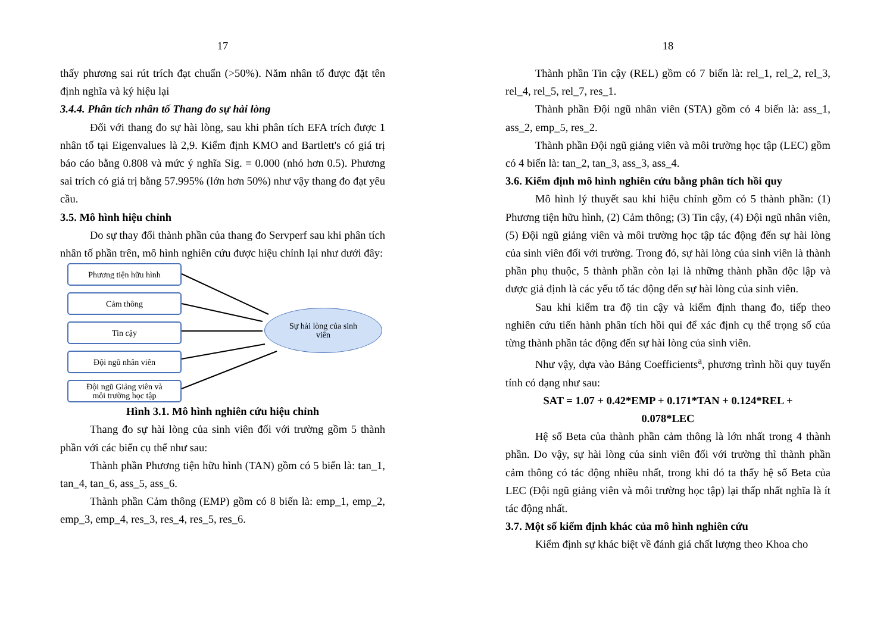17
thấy phương sai rút trích đạt chuẩn (>50%). Năm nhân tố được đặt tên định nghĩa và ký hiệu lại
3.4.4. Phân tích nhân tố Thang đo sự hài lòng
Đối với thang đo sự hài lòng, sau khi phân tích EFA trích được 1 nhân tố tại Eigenvalues là 2,9. Kiểm định KMO and Bartlett's có giá trị báo cáo bằng 0.808 và mức ý nghĩa Sig. = 0.000 (nhỏ hơn 0.5). Phương sai trích có giá trị bằng 57.995% (lớn hơn 50%) như vậy thang đo đạt yêu cầu.
3.5. Mô hình hiệu chỉnh
Do sự thay đổi thành phần của thang đo Servperf sau khi phân tích nhân tố phần trên, mô hình nghiên cứu được hiệu chỉnh lại như dưới đây:
Phương tiện hữu hình
Cảm thông
Tin cậy
Đội ngũ nhân viên
Đội ngũ Giảng viên và
môi trường học tập
Sự hài lòng của sinh
viên
Hình 3.1. Mô hình nghiên cứu hiệu chỉnh
Thang đo sự hài lòng của sinh viên đối với trường gồm 5 thành phần với các biến cụ thể như sau:
Thành phần Phương tiện hữu hình (TAN) gồm có 5 biến là: tan_1, tan_4, tan_6, ass_5, ass_6.
Thành phần Cảm thông (EMP) gồm có 8 biến là: emp_1, emp_2, emp_3, emp_4, res_3, res_4, res_5, res_6.
18
Thành phần Tin cậy (REL) gồm có 7 biến là: rel_1, rel_2, rel_3, rel_4, rel_5, rel_7, res_1.
Thành phần Đội ngũ nhân viên (STA) gồm có 4 biến là: ass_1, ass_2, emp_5, res_2.
Thành phần Đội ngũ giảng viên và môi trường học tập (LEC) gồm có 4 biến là: tan_2, tan_3, ass_3, ass_4.
3.6. Kiểm định mô hình nghiên cứu bằng phân tích hồi quy
Mô hình lý thuyết sau khi hiệu chỉnh gồm có 5 thành phần: (1) Phương tiện hữu hình, (2) Cảm thông; (3) Tin cậy, (4) Đội ngũ nhân viên, (5) Đội ngũ giảng viên và môi trường học tập tác động đến sự hài lòng của sinh viên đối với trường. Trong đó, sự hài lòng của sinh viên là thành phần phụ thuộc, 5 thành phần còn lại là những thành phần độc lập và được giả định là các yếu tố tác động đến sự hài lòng của sinh viên.
Sau khi kiểm tra độ tin cậy và kiểm định thang đo, tiếp theo nghiên cứu tiến hành phân tích hồi qui để xác định cụ thể trọng số của từng thành phần tác động đến sự hài lòng của sinh viên.
Như vậy, dựa vào Bảng Coefficients<sup>a</sup>, phương trình hồi quy tuyến tính có dạng như sau:
SAT = 1.07 + 0.42*EMP + 0.171*TAN + 0.124*REL +
0.078*LEC
Hệ số Beta của thành phần cảm thông là lớn nhất trong 4 thành phần. Do vậy, sự hài lòng của sinh viên đối với trường thì thành phần cảm thông có tác động nhiều nhất, trong khi đó ta thấy hệ số Beta của LEC (Đội ngũ giảng viên và môi trường học tập) lại thấp nhất nghĩa là ít tác động nhất.
3.7. Một số kiểm định khác của mô hình nghiên cứu
Kiểm định sự khác biệt về đánh giá chất lượng theo Khoa cho